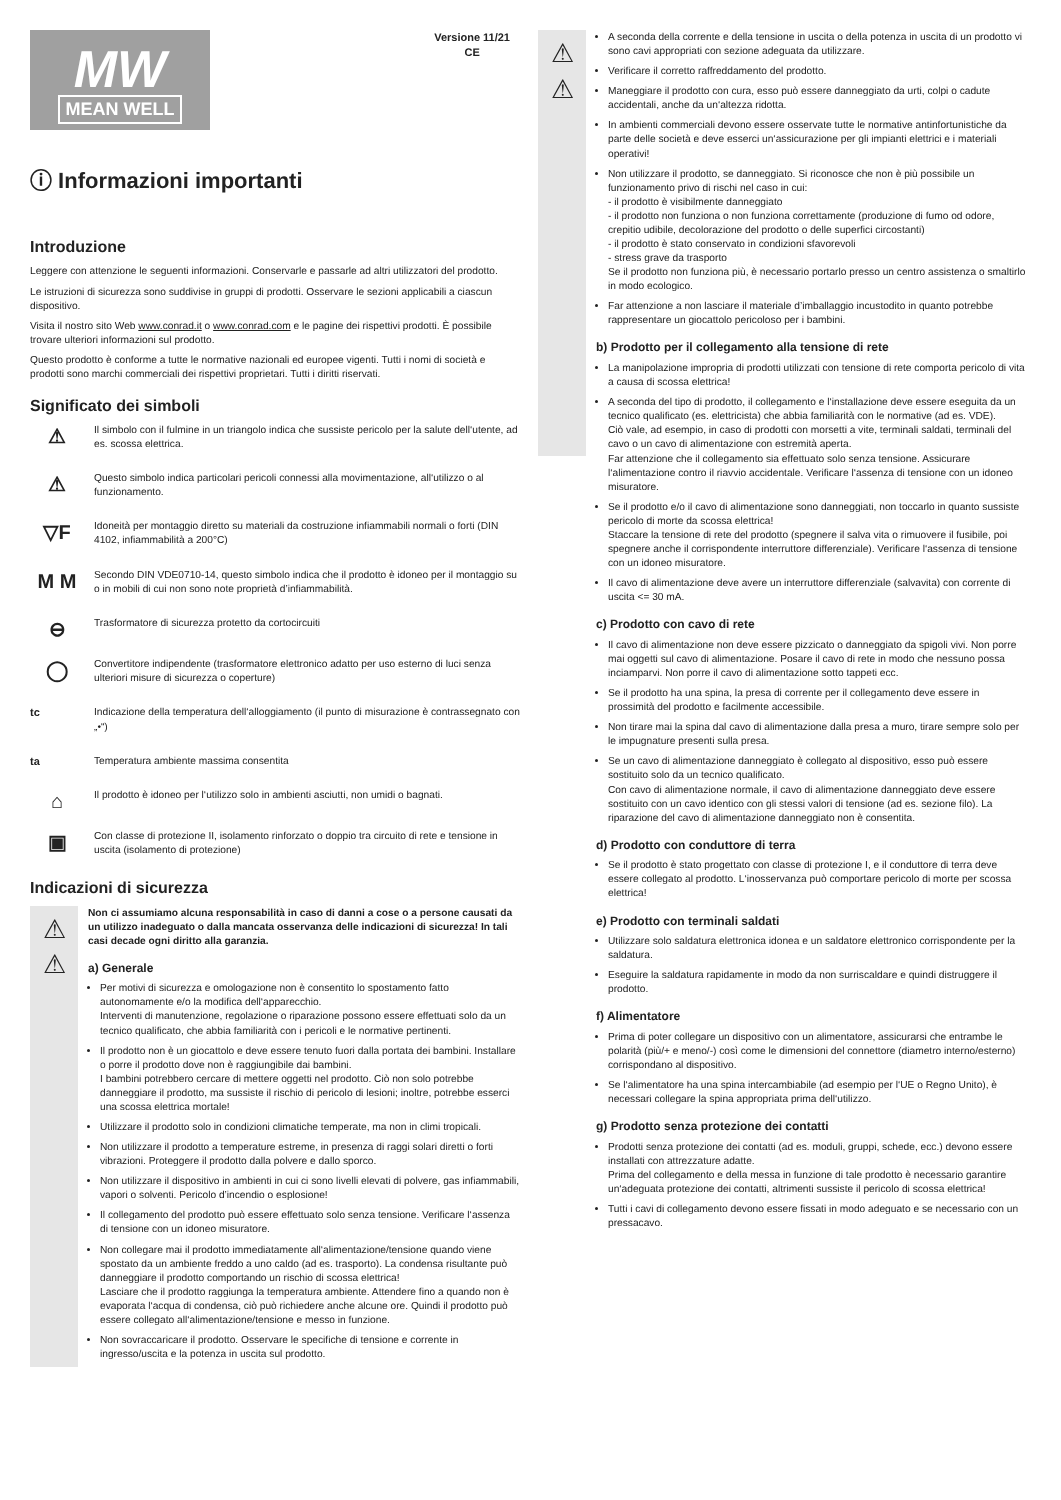MW
MEAN WELL
Versione 11/21
CE
ⓘ Informazioni importanti
Introduzione
Leggere con attenzione le seguenti informazioni. Conservarle e passarle ad altri utilizzatori del prodotto.
Le istruzioni di sicurezza sono suddivise in gruppi di prodotti. Osservare le sezioni applicabili a ciascun dispositivo.
Visita il nostro sito Web www.conrad.it o www.conrad.com e le pagine dei rispettivi prodotti. È possibile trovare ulteriori informazioni sul prodotto.
Questo prodotto è conforme a tutte le normative nazionali ed europee vigenti. Tutti i nomi di società e prodotti sono marchi commerciali dei rispettivi proprietari. Tutti i diritti riservati.
Significato dei simboli
⚠
Il simbolo con il fulmine in un triangolo indica che sussiste pericolo per la salute dell‘utente, ad es. scossa elettrica.
⚠
Questo simbolo indica particolari pericoli connessi alla movimentazione, all‘utilizzo o al funzionamento.
▽F
Idoneità per montaggio diretto su materiali da costruzione infiammabili normali o forti (DIN 4102, infiammabilità a 200°C)
M M
Secondo DIN VDE0710-14, questo simbolo indica che il prodotto è idoneo per il montaggio su o in mobili di cui non sono note proprietà d’infiammabilità.
⊖
Trasformatore di sicurezza protetto da cortocircuiti
◯
Convertitore indipendente (trasformatore elettronico adatto per uso esterno di luci senza ulteriori misure di sicurezza o coperture)
tc Indicazione della temperatura dell‘alloggiamento (il punto di misurazione è contrassegnato con „•“)
ta Temperatura ambiente massima consentita
⌂
Il prodotto è idoneo per l‘utilizzo solo in ambienti asciutti, non umidi o bagnati.
▣
Con classe di protezione II, isolamento rinforzato o doppio tra circuito di rete e tensione in uscita (isolamento di protezione)
Indicazioni di sicurezza
⚠
⚠
Non ci assumiamo alcuna responsabilità in caso di danni a cose o a persone causati da un utilizzo inadeguato o dalla mancata osservanza delle indicazioni di sicurezza! In tali casi decade ogni diritto alla garanzia.
a) Generale
Per motivi di sicurezza e omologazione non è consentito lo spostamento fatto autonomamente e/o la modifica dell‘apparecchio.
Interventi di manutenzione, regolazione o riparazione possono essere effettuati solo da un tecnico qualificato, che abbia familiarità con i pericoli e le normative pertinenti.
Il prodotto non è un giocattolo e deve essere tenuto fuori dalla portata dei bambini. Installare o porre il prodotto dove non è raggiungibile dai bambini.
I bambini potrebbero cercare di mettere oggetti nel prodotto. Ciò non solo potrebbe danneggiare il prodotto, ma sussiste il rischio di pericolo di lesioni; inoltre, potrebbe esserci una scossa elettrica mortale!
Utilizzare il prodotto solo in condizioni climatiche temperate, ma non in climi tropicali.
Non utilizzare il prodotto a temperature estreme, in presenza di raggi solari diretti o forti vibrazioni. Proteggere il prodotto dalla polvere e dallo sporco.
Non utilizzare il dispositivo in ambienti in cui ci sono livelli elevati di polvere, gas infiammabili, vapori o solventi. Pericolo d’incendio o esplosione!
Il collegamento del prodotto può essere effettuato solo senza tensione. Verificare l‘assenza di tensione con un idoneo misuratore.
Non collegare mai il prodotto immediatamente all‘alimentazione/tensione quando viene spostato da un ambiente freddo a uno caldo (ad es. trasporto). La condensa risultante può danneggiare il prodotto comportando un rischio di scossa elettrica!
Lasciare che il prodotto raggiunga la temperatura ambiente. Attendere fino a quando non è evaporata l‘acqua di condensa, ciò può richiedere anche alcune ore. Quindi il prodotto può essere collegato all‘alimentazione/tensione e messo in funzione.
Non sovraccaricare il prodotto. Osservare le specifiche di tensione e corrente in ingresso/uscita e la potenza in uscita sul prodotto.
⚠
⚠
A seconda della corrente e della tensione in uscita o della potenza in uscita di un prodotto vi sono cavi appropriati con sezione adeguata da utilizzare.
Verificare il corretto raffreddamento del prodotto.
Maneggiare il prodotto con cura, esso può essere danneggiato da urti, colpi o cadute accidentali, anche da un‘altezza ridotta.
In ambienti commerciali devono essere osservate tutte le normative antinfortunistiche da parte delle società e deve esserci un‘assicurazione per gli impianti elettrici e i materiali operativi!
Non utilizzare il prodotto, se danneggiato. Si riconosce che non è più possibile un funzionamento privo di rischi nel caso in cui:
- il prodotto è visibilmente danneggiato
- il prodotto non funziona o non funziona correttamente (produzione di fumo od odore, crepitio udibile, decolorazione del prodotto o delle superfici circostanti)
- il prodotto è stato conservato in condizioni sfavorevoli
- stress grave da trasporto
Se il prodotto non funziona più, è necessario portarlo presso un centro assistenza o smaltirlo in modo ecologico.
Far attenzione a non lasciare il materiale d’imballaggio incustodito in quanto potrebbe rappresentare un giocattolo pericoloso per i bambini.
b) Prodotto per il collegamento alla tensione di rete
La manipolazione impropria di prodotti utilizzati con tensione di rete comporta pericolo di vita a causa di scossa elettrica!
A seconda del tipo di prodotto, il collegamento e l‘installazione deve essere eseguita da un tecnico qualificato (es. elettricista) che abbia familiarità con le normative (ad es. VDE).
Ciò vale, ad esempio, in caso di prodotti con morsetti a vite, terminali saldati, terminali del cavo o un cavo di alimentazione con estremità aperta.
Far attenzione che il collegamento sia effettuato solo senza tensione. Assicurare l‘alimentazione contro il riavvio accidentale. Verificare l‘assenza di tensione con un idoneo misuratore.
Se il prodotto e/o il cavo di alimentazione sono danneggiati, non toccarlo in quanto sussiste pericolo di morte da scossa elettrica!
Staccare la tensione di rete del prodotto (spegnere il salva vita o rimuovere il fusibile, poi spegnere anche il corrispondente interruttore differenziale). Verificare l‘assenza di tensione con un idoneo misuratore.
Il cavo di alimentazione deve avere un interruttore differenziale (salvavita) con corrente di uscita <= 30 mA.
c) Prodotto con cavo di rete
Il cavo di alimentazione non deve essere pizzicato o danneggiato da spigoli vivi. Non porre mai oggetti sul cavo di alimentazione. Posare il cavo di rete in modo che nessuno possa inciamparvi. Non porre il cavo di alimentazione sotto tappeti ecc.
Se il prodotto ha una spina, la presa di corrente per il collegamento deve essere in prossimità del prodotto e facilmente accessibile.
Non tirare mai la spina dal cavo di alimentazione dalla presa a muro, tirare sempre solo per le impugnature presenti sulla presa.
Se un cavo di alimentazione danneggiato è collegato al dispositivo, esso può essere sostituito solo da un tecnico qualificato.
Con cavo di alimentazione normale, il cavo di alimentazione danneggiato deve essere sostituito con un cavo identico con gli stessi valori di tensione (ad es. sezione filo). La riparazione del cavo di alimentazione danneggiato non è consentita.
d) Prodotto con conduttore di terra
Se il prodotto è stato progettato con classe di protezione I, e il conduttore di terra deve essere collegato al prodotto. L‘inosservanza può comportare pericolo di morte per scossa elettrica!
e) Prodotto con terminali saldati
Utilizzare solo saldatura elettronica idonea e un saldatore elettronico corrispondente per la saldatura.
Eseguire la saldatura rapidamente in modo da non surriscaldare e quindi distruggere il prodotto.
f) Alimentatore
Prima di poter collegare un dispositivo con un alimentatore, assicurarsi che entrambe le polarità (più/+ e meno/-) così come le dimensioni del connettore (diametro interno/esterno) corrispondano al dispositivo.
Se l‘alimentatore ha una spina intercambiabile (ad esempio per l‘UE o Regno Unito), è necessari collegare la spina appropriata prima dell‘utilizzo.
g) Prodotto senza protezione dei contatti
Prodotti senza protezione dei contatti (ad es. moduli, gruppi, schede, ecc.) devono essere installati con attrezzature adatte.
Prima del collegamento e della messa in funzione di tale prodotto è necessario garantire un‘adeguata protezione dei contatti, altrimenti sussiste il pericolo di scossa elettrica!
Tutti i cavi di collegamento devono essere fissati in modo adeguato e se necessario con un pressacavo.